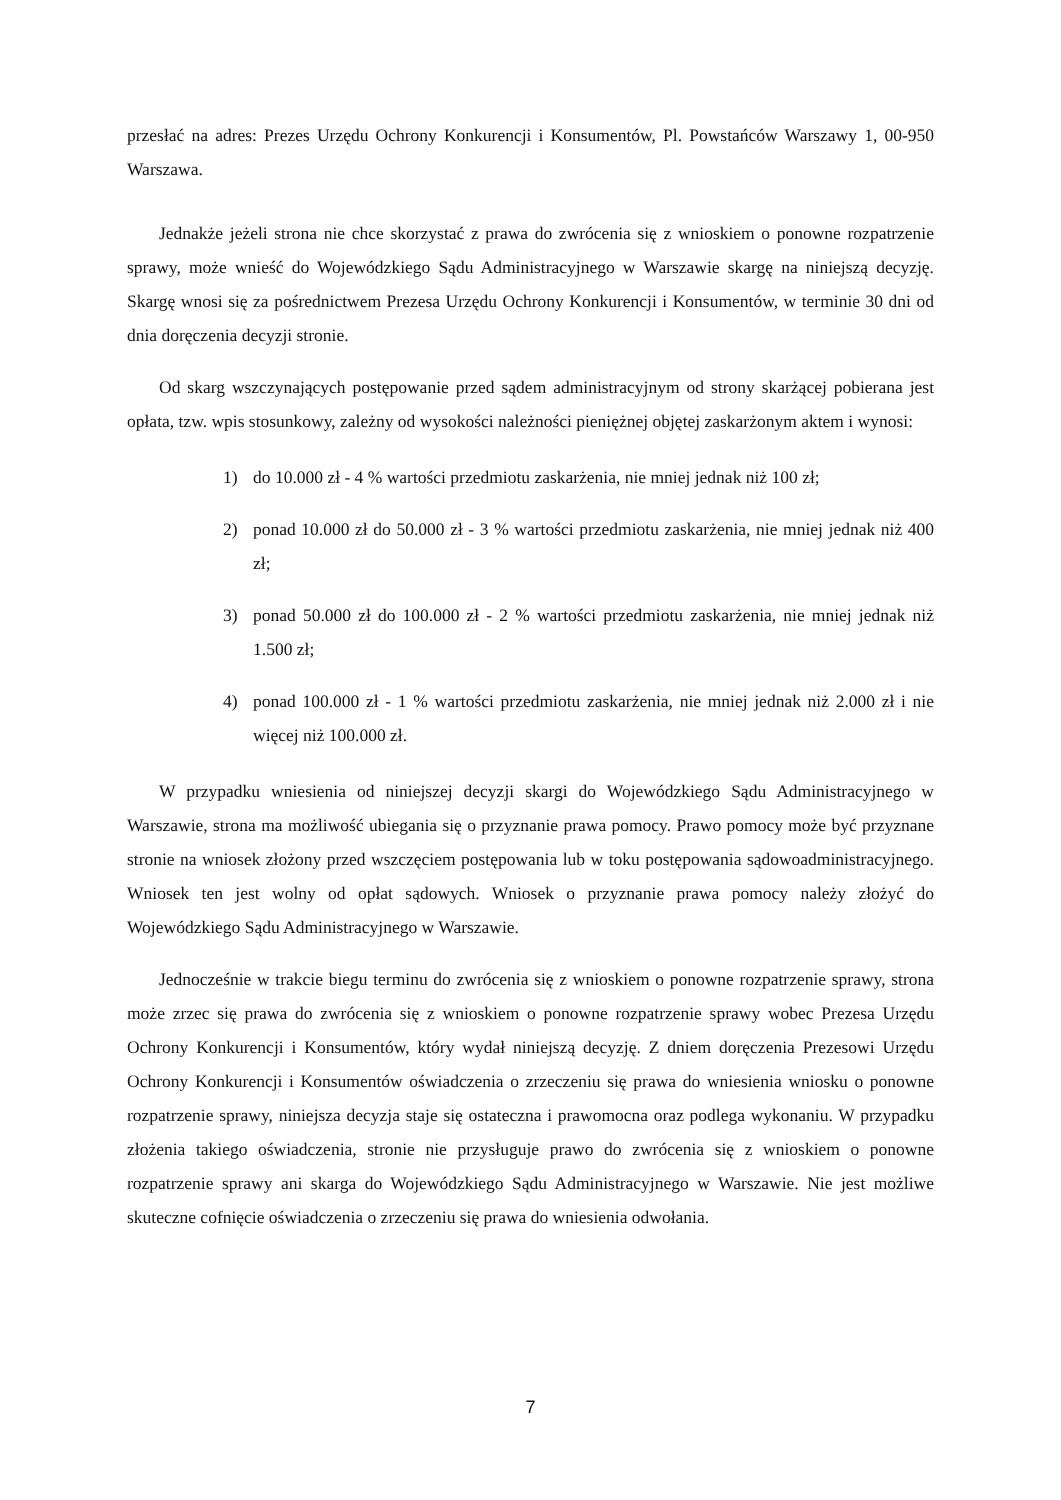przesłać na adres: Prezes Urzędu Ochrony Konkurencji i Konsumentów, Pl. Powstańców Warszawy 1, 00-950 Warszawa.
Jednakże jeżeli strona nie chce skorzystać z prawa do zwrócenia się z wnioskiem o ponowne rozpatrzenie sprawy, może wnieść do Wojewódzkiego Sądu Administracyjnego w Warszawie skargę na niniejszą decyzję. Skargę wnosi się za pośrednictwem Prezesa Urzędu Ochrony Konkurencji i Konsumentów, w terminie 30 dni od dnia doręczenia decyzji stronie.
Od skarg wszczynających postępowanie przed sądem administracyjnym od strony skarżącej pobierana jest opłata, tzw. wpis stosunkowy, zależny od wysokości należności pieniężnej objętej zaskarżonym aktem i wynosi:
1) do 10.000 zł - 4 % wartości przedmiotu zaskarżenia, nie mniej jednak niż 100 zł;
2) ponad 10.000 zł do 50.000 zł - 3 % wartości przedmiotu zaskarżenia, nie mniej jednak niż 400 zł;
3) ponad 50.000 zł do 100.000 zł - 2 % wartości przedmiotu zaskarżenia, nie mniej jednak niż 1.500 zł;
4) ponad 100.000 zł - 1 % wartości przedmiotu zaskarżenia, nie mniej jednak niż 2.000 zł i nie więcej niż 100.000 zł.
W przypadku wniesienia od niniejszej decyzji skargi do Wojewódzkiego Sądu Administracyjnego w Warszawie, strona ma możliwość ubiegania się o przyznanie prawa pomocy. Prawo pomocy może być przyznane stronie na wniosek złożony przed wszczęciem postępowania lub w toku postępowania sądowoadministracyjnego. Wniosek ten jest wolny od opłat sądowych. Wniosek o przyznanie prawa pomocy należy złożyć do Wojewódzkiego Sądu Administracyjnego w Warszawie.
Jednocześnie w trakcie biegu terminu do zwrócenia się z wnioskiem o ponowne rozpatrzenie sprawy, strona może zrzec się prawa do zwrócenia się z wnioskiem o ponowne rozpatrzenie sprawy wobec Prezesa Urzędu Ochrony Konkurencji i Konsumentów, który wydał niniejszą decyzję. Z dniem doręczenia Prezesowi Urzędu Ochrony Konkurencji i Konsumentów oświadczenia o zrzeczeniu się prawa do wniesienia wniosku o ponowne rozpatrzenie sprawy, niniejsza decyzja staje się ostateczna i prawomocna oraz podlega wykonaniu. W przypadku złożenia takiego oświadczenia, stronie nie przysługuje prawo do zwrócenia się z wnioskiem o ponowne rozpatrzenie sprawy ani skarga do Wojewódzkiego Sądu Administracyjnego w Warszawie. Nie jest możliwe skuteczne cofnięcie oświadczenia o zrzeczeniu się prawa do wniesienia odwołania.
7